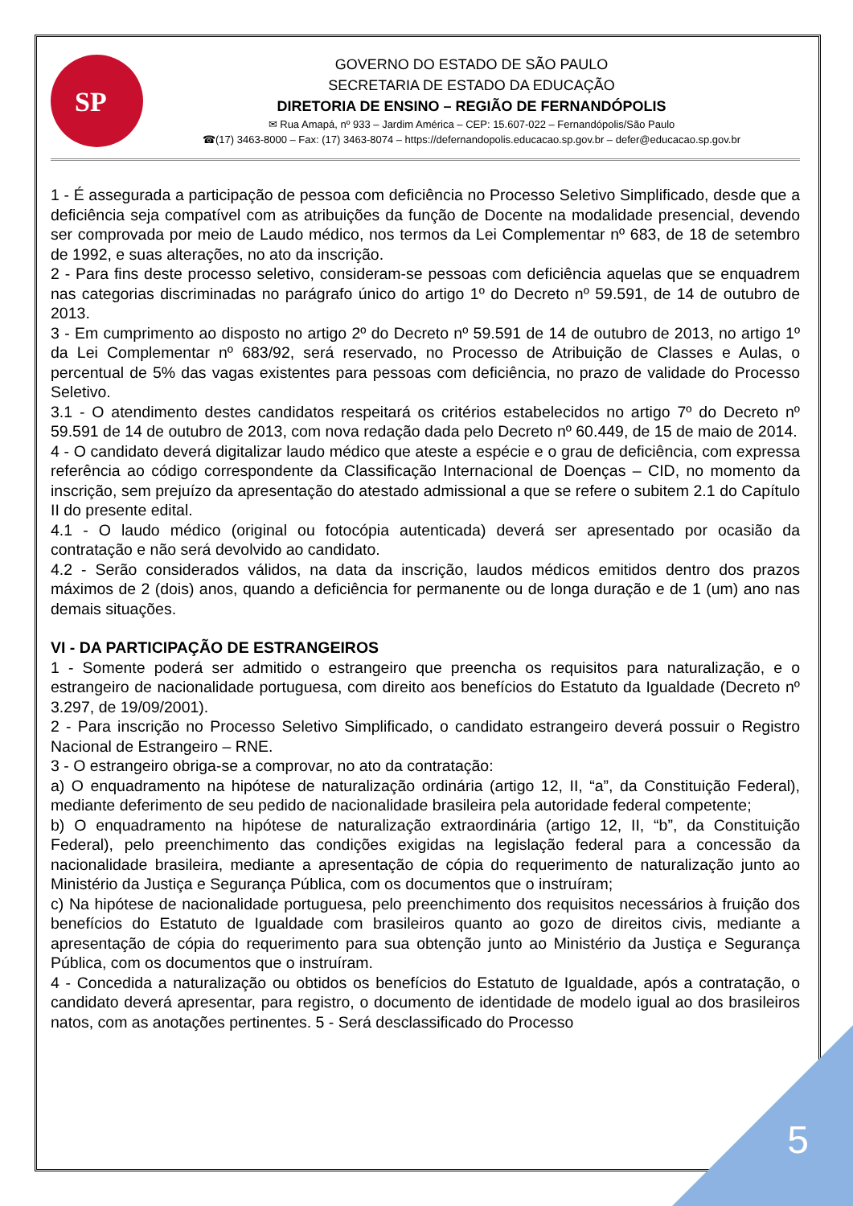SP
GOVERNO DO ESTADO DE SÃO PAULO
SECRETARIA DE ESTADO DA EDUCAÇÃO
DIRETORIA DE ENSINO – REGIÃO DE FERNANDÓPOLIS
✉ Rua Amapá, nº 933 – Jardim América – CEP: 15.607-022 – Fernandópolis/São Paulo
☎(17) 3463-8000 – Fax: (17) 3463-8074 – https://defernandopolis.educacao.sp.gov.br – defer@educacao.sp.gov.br
1 - É assegurada a participação de pessoa com deficiência no Processo Seletivo Simplificado, desde que a deficiência seja compatível com as atribuições da função de Docente na modalidade presencial, devendo ser comprovada por meio de Laudo médico, nos termos da Lei Complementar nº 683, de 18 de setembro de 1992, e suas alterações, no ato da inscrição.
2 - Para fins deste processo seletivo, consideram-se pessoas com deficiência aquelas que se enquadrem nas categorias discriminadas no parágrafo único do artigo 1º do Decreto nº 59.591, de 14 de outubro de 2013.
3 - Em cumprimento ao disposto no artigo 2º do Decreto nº 59.591 de 14 de outubro de 2013, no artigo 1º da Lei Complementar nº 683/92, será reservado, no Processo de Atribuição de Classes e Aulas, o percentual de 5% das vagas existentes para pessoas com deficiência, no prazo de validade do Processo Seletivo.
3.1 - O atendimento destes candidatos respeitará os critérios estabelecidos no artigo 7º do Decreto nº 59.591 de 14 de outubro de 2013, com nova redação dada pelo Decreto nº 60.449, de 15 de maio de 2014.
4 - O candidato deverá digitalizar laudo médico que ateste a espécie e o grau de deficiência, com expressa referência ao código correspondente da Classificação Internacional de Doenças – CID, no momento da inscrição, sem prejuízo da apresentação do atestado admissional a que se refere o subitem 2.1 do Capítulo II do presente edital.
4.1 - O laudo médico (original ou fotocópia autenticada) deverá ser apresentado por ocasião da contratação e não será devolvido ao candidato.
4.2 - Serão considerados válidos, na data da inscrição, laudos médicos emitidos dentro dos prazos máximos de 2 (dois) anos, quando a deficiência for permanente ou de longa duração e de 1 (um) ano nas demais situações.
VI - DA PARTICIPAÇÃO DE ESTRANGEIROS
1 - Somente poderá ser admitido o estrangeiro que preencha os requisitos para naturalização, e o estrangeiro de nacionalidade portuguesa, com direito aos benefícios do Estatuto da Igualdade (Decreto nº 3.297, de 19/09/2001).
2 - Para inscrição no Processo Seletivo Simplificado, o candidato estrangeiro deverá possuir o Registro Nacional de Estrangeiro – RNE.
3 - O estrangeiro obriga-se a comprovar, no ato da contratação:
a) O enquadramento na hipótese de naturalização ordinária (artigo 12, II, “a”, da Constituição Federal), mediante deferimento de seu pedido de nacionalidade brasileira pela autoridade federal competente;
b) O enquadramento na hipótese de naturalização extraordinária (artigo 12, II, “b”, da Constituição Federal), pelo preenchimento das condições exigidas na legislação federal para a concessão da nacionalidade brasileira, mediante a apresentação de cópia do requerimento de naturalização junto ao Ministério da Justiça e Segurança Pública, com os documentos que o instruíram;
c) Na hipótese de nacionalidade portuguesa, pelo preenchimento dos requisitos necessários à fruição dos benefícios do Estatuto de Igualdade com brasileiros quanto ao gozo de direitos civis, mediante a apresentação de cópia do requerimento para sua obtenção junto ao Ministério da Justiça e Segurança Pública, com os documentos que o instruíram.
4 - Concedida a naturalização ou obtidos os benefícios do Estatuto de Igualdade, após a contratação, o candidato deverá apresentar, para registro, o documento de identidade de modelo igual ao dos brasileiros natos, com as anotações pertinentes. 5 - Será desclassificado do Processo
5